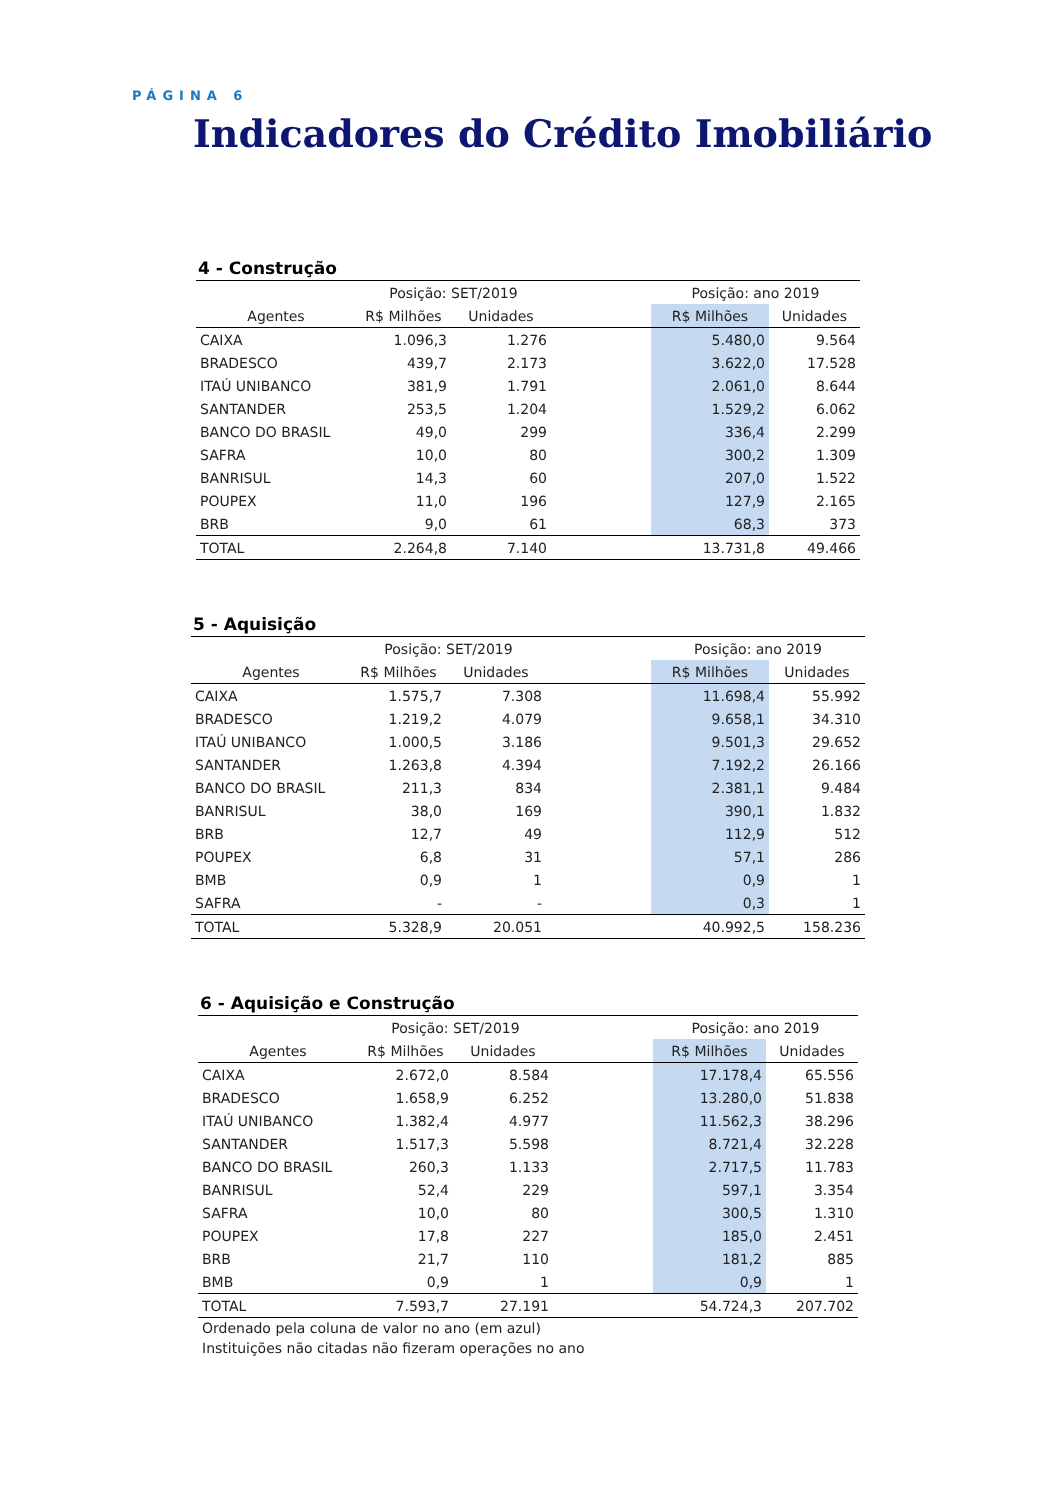PÁGINA 6
Indicadores do Crédito Imobiliário
4 - Construção
| | Posição: SET/2019 | | | Posição: ano 2019 | |
| --- | --- | --- | --- | --- | --- |
| Agentes | R$ Milhões | Unidades | | R$ Milhões | Unidades |
| CAIXA | 1.096,3 | 1.276 | | 5.480,0 | 9.564 |
| BRADESCO | 439,7 | 2.173 | | 3.622,0 | 17.528 |
| ITAÚ UNIBANCO | 381,9 | 1.791 | | 2.061,0 | 8.644 |
| SANTANDER | 253,5 | 1.204 | | 1.529,2 | 6.062 |
| BANCO DO BRASIL | 49,0 | 299 | | 336,4 | 2.299 |
| SAFRA | 10,0 | 80 | | 300,2 | 1.309 |
| BANRISUL | 14,3 | 60 | | 207,0 | 1.522 |
| POUPEX | 11,0 | 196 | | 127,9 | 2.165 |
| BRB | 9,0 | 61 | | 68,3 | 373 |
| TOTAL | 2.264,8 | 7.140 | | 13.731,8 | 49.466 |
5 - Aquisição
| | Posição: SET/2019 | | | Posição: ano 2019 | |
| --- | --- | --- | --- | --- | --- |
| Agentes | R$ Milhões | Unidades | | R$ Milhões | Unidades |
| CAIXA | 1.575,7 | 7.308 | | 11.698,4 | 55.992 |
| BRADESCO | 1.219,2 | 4.079 | | 9.658,1 | 34.310 |
| ITAÚ UNIBANCO | 1.000,5 | 3.186 | | 9.501,3 | 29.652 |
| SANTANDER | 1.263,8 | 4.394 | | 7.192,2 | 26.166 |
| BANCO DO BRASIL | 211,3 | 834 | | 2.381,1 | 9.484 |
| BANRISUL | 38,0 | 169 | | 390,1 | 1.832 |
| BRB | 12,7 | 49 | | 112,9 | 512 |
| POUPEX | 6,8 | 31 | | 57,1 | 286 |
| BMB | 0,9 | 1 | | 0,9 | 1 |
| SAFRA | - | - | | 0,3 | 1 |
| TOTAL | 5.328,9 | 20.051 | | 40.992,5 | 158.236 |
6 - Aquisição e Construção
| | Posição: SET/2019 | | | Posição: ano 2019 | |
| --- | --- | --- | --- | --- | --- |
| Agentes | R$ Milhões | Unidades | | R$ Milhões | Unidades |
| CAIXA | 2.672,0 | 8.584 | | 17.178,4 | 65.556 |
| BRADESCO | 1.658,9 | 6.252 | | 13.280,0 | 51.838 |
| ITAÚ UNIBANCO | 1.382,4 | 4.977 | | 11.562,3 | 38.296 |
| SANTANDER | 1.517,3 | 5.598 | | 8.721,4 | 32.228 |
| BANCO DO BRASIL | 260,3 | 1.133 | | 2.717,5 | 11.783 |
| BANRISUL | 52,4 | 229 | | 597,1 | 3.354 |
| SAFRA | 10,0 | 80 | | 300,5 | 1.310 |
| POUPEX | 17,8 | 227 | | 185,0 | 2.451 |
| BRB | 21,7 | 110 | | 181,2 | 885 |
| BMB | 0,9 | 1 | | 0,9 | 1 |
| TOTAL | 7.593,7 | 27.191 | | 54.724,3 | 207.702 |
Ordenado pela coluna de valor no ano (em azul)
Instituições não citadas não fizeram operações no ano